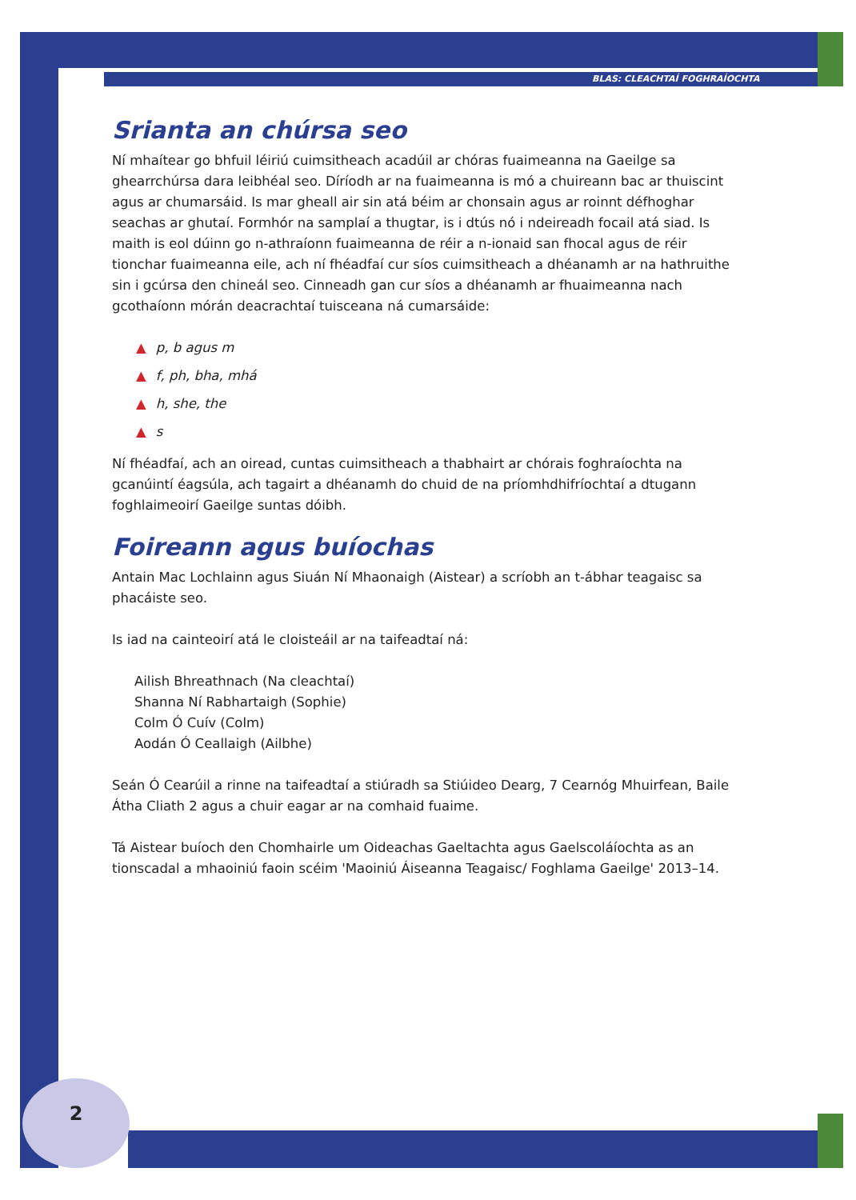BLAS: CLEACHTAÍ FOGHRAÍOCHTA
Srianta an chúrsa seo
Ní mhaítear go bhfuil léiriú cuimsitheach acadúil ar chóras fuaimeanna na Gaeilge sa ghearrchúrsa dara leibhéal seo. Díríodh ar na fuaimeanna is mó a chuireann bac ar thuiscint agus ar chumarsáid. Is mar gheall air sin atá béim ar chonsain agus ar roinnt défhoghar seachas ar ghutaí. Formhór na samplaí a thugtar, is i dtús nó i ndeireadh focail atá siad. Is maith is eol dúinn go n-athraíonn fuaimeanna de réir a n-ionaid san fhocal agus de réir tionchar fuaimeanna eile, ach ní fhéadfaí cur síos cuimsitheach a dhéanamh ar na hathruithe sin i gcúrsa den chineál seo. Cinneadh gan cur síos a dhéanamh ar fhuaimeanna nach gcothaíonn mórán deacrachtaí tuisceana ná cumarsáide:
▲ p, b agus m
▲ f, ph, bha, mhá
▲ h, she, the
▲ s
Ní fhéadfaí, ach an oiread, cuntas cuimsitheach a thabhairt ar chórais foghraíochta na gcanúintí éagsúla, ach tagairt a dhéanamh do chuid de na príomhdhifríochtaí a dtugann foghlaimeoirí Gaeilge suntas dóibh.
Foireann agus buíochas
Antain Mac Lochlainn agus Siuán Ní Mhaonaigh (Aistear) a scríobh an t-ábhar teagaisc sa phacáiste seo.
Is iad na cainteoirí atá le cloisteáil ar na taifeadtaí ná:
Ailish Bhreathnach (Na cleachtaí)
Shanna Ní Rabhartaigh (Sophie)
Colm Ó Cuív (Colm)
Aodán Ó Ceallaigh (Ailbhe)
Seán Ó Cearúil a rinne na taifeadtaí a stiúradh sa Stiúideo Dearg, 7 Cearnóg Mhuirfean, Baile Átha Cliath 2 agus a chuir eagar ar na comhaid fuaime.
Tá Aistear buíoch den Chomhairle um Oideachas Gaeltachta agus Gaelscoláíochta as an tionscadal a mhaoiniú faoin scéim 'Maoiniú Áiseanna Teagaisc/ Foghlama Gaeilge' 2013–14.
2